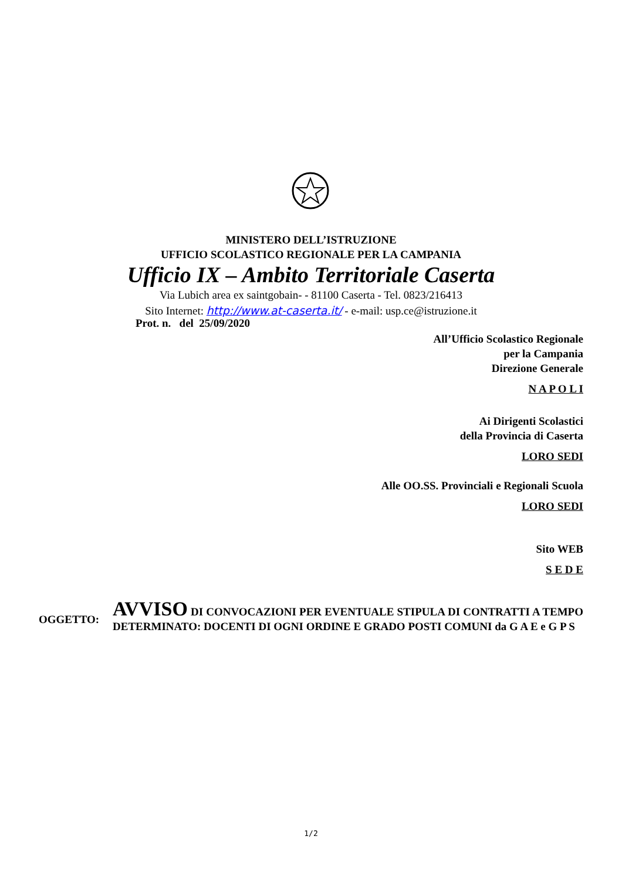MINISTERO DELL’ISTRUZIONE
UFFICIO SCOLASTICO REGIONALE PER LA CAMPANIA
Ufficio IX – Ambito Territoriale Caserta
Via Lubich area ex saintgobain- - 81100 Caserta - Tel. 0823/216413
Sito Internet: http://www.at-caserta.it/ - e-mail: usp.ce@istruzione.it
Prot. n. del 25/09/2020
All’Ufficio Scolastico Regionale
per la Campania
Direzione Generale
N A P O L I
Ai Dirigenti Scolastici
della Provincia di Caserta
LORO SEDI
Alle OO.SS. Provinciali e Regionali Scuola
LORO SEDI
Sito WEB
S E D E
OGGETTO:
AVVISO DI CONVOCAZIONI PER EVENTUALE STIPULA DI CONTRATTI A TEMPO DETERMINATO: DOCENTI DI OGNI ORDINE E GRADO POSTI COMUNI da G A E e G P S
1/2